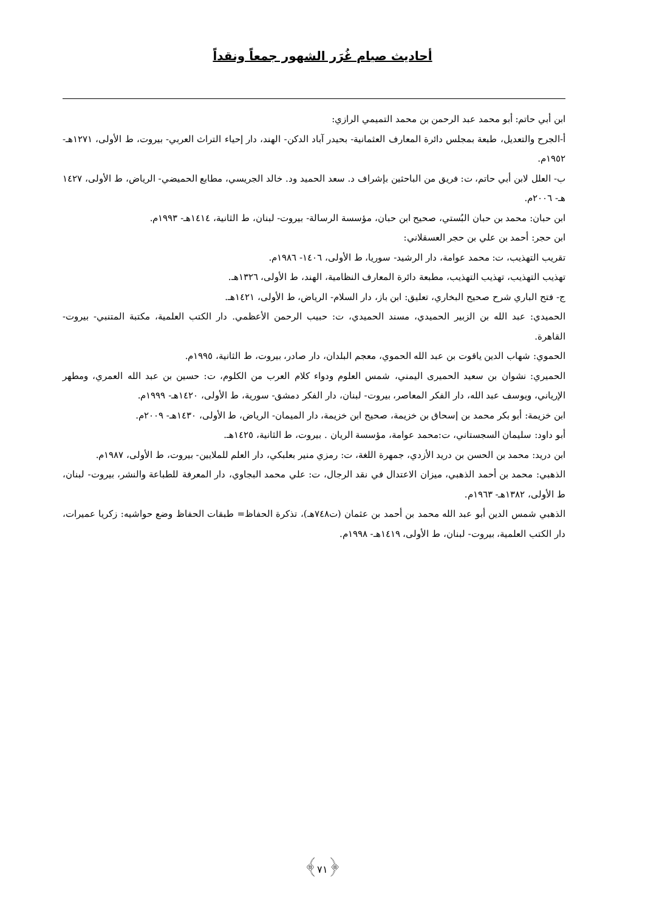أحاديث صيام غُرَر الشهور جمعاً ونقداً
ابن أبي حاتم: أبو محمد عبد الرحمن بن محمد التميمي الرازي:
أ-الجرح والتعديل، طبعة بمجلس دائرة المعارف العثمانية- بحيدر آباد الدكن- الهند، دار إحياء التراث العربي- بيروت، ط الأولى، ١٢٧١هـ- ١٩٥٢م.
ب- العلل لابن أبي حاتم، ت: فريق من الباحثين بإشراف د. سعد الحميد ود. خالد الجريسي، مطابع الحميضي- الرياض، ط الأولى، ١٤٢٧ هـ- ٢٠٠٦م.
ابن حبان: محمد بن حبان البُستي، صحيح ابن حبان، مؤسسة الرسالة- بيروت- لبنان، ط الثانية، ١٤١٤هـ- ١٩٩٣م.
ابن حجر: أحمد بن علي بن حجر العسقلاني:
تقريب التهذيب، ت: محمد عوامة، دار الرشيد- سوريا، ط الأولى، ١٤٠٦- ١٩٨٦م.
تهذيب التهذيب، تهذيب التهذيب، مطبعة دائرة المعارف النظامية، الهند، ط الأولى، ١٣٢٦هـ.
ج- فتح الباري شرح صحيح البخاري، تعليق: ابن باز، دار السلام- الرياض، ط الأولى، ١٤٢١هـ.
الحميدي: عبد الله بن الزبير الحميدي، مسند الحميدي، ت: حبيب الرحمن الأعظمي. دار الكتب العلمية، مكتبة المتنبي- بيروت- القاهرة.
الحموي: شهاب الدين ياقوت بن عبد الله الحموي، معجم البلدان، دار صادر، بيروت، ط الثانية، ١٩٩٥م.
الحميري: نشوان بن سعيد الحميرى اليمني، شمس العلوم ودواء كلام العرب من الكلوم، ت: حسين بن عبد الله العمري، ومطهر الإرياني، ويوسف عبد الله، دار الفكر المعاصر، بيروت- لبنان، دار الفكر دمشق- سورية، ط الأولى، ١٤٢٠هـ- ١٩٩٩م.
ابن خزيمة: أبو بكر محمد بن إسحاق بن خزيمة، صحيح ابن خزيمة، دار الميمان- الرياض، ط الأولى، ١٤٣٠هـ- ٢٠٠٩م.
أبو داود: سليمان السجستاني، ت:محمد عوامة، مؤسسة الريان . بيروت، ط الثانية، ١٤٢٥هـ.
ابن دريد: محمد بن الحسن بن دريد الأزدي، جمهرة اللغة، ت: رمزي منير بعلبكي، دار العلم للملايين- بيروت، ط الأولى، ١٩٨٧م.
الذهبي: محمد بن أحمد الذهبي، ميزان الاعتدال في نقد الرجال، ت: علي محمد البجاوي، دار المعرفة للطباعة والنشر، بيروت- لبنان، ط الأولى، ١٣٨٢هـ- ١٩٦٣م.
الذهبي شمس الدين أبو عبد الله محمد بن أحمد بن عثمان (ت٧٤٨هـ)، تذكرة الحفاظ= طبقات الحفاظ وضع حواشيه: زكريا عميرات، دار الكتب العلمية، بيروت- لبنان، ط الأولى، ١٤١٩هـ- ١٩٩٨م.
﴿٧١﴾